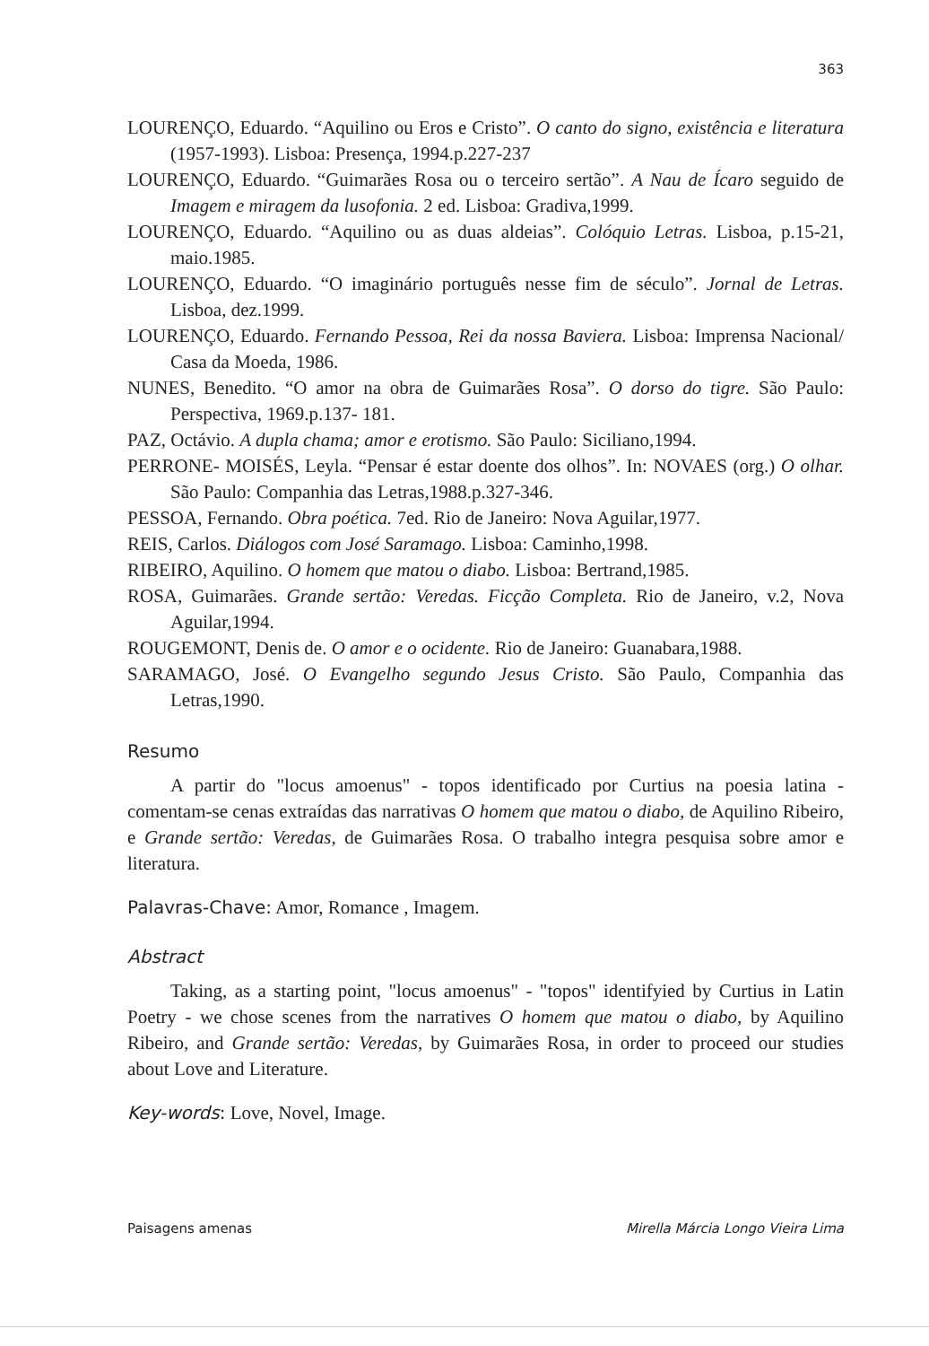363
LOURENÇO, Eduardo. “Aquilino ou Eros e Cristo”. O canto do signo, existência e literatura (1957-1993). Lisboa: Presença, 1994.p.227-237
LOURENÇO, Eduardo. “Guimarães Rosa ou o terceiro sertão”. A Nau de Ícaro seguido de Imagem e miragem da lusofonia. 2 ed. Lisboa: Gradiva,1999.
LOURENÇO, Eduardo. “Aquilino ou as duas aldeias”. Colóquio Letras. Lisboa, p.15-21, maio.1985.
LOURENÇO, Eduardo. “O imaginário português nesse fim de século”. Jornal de Letras. Lisboa, dez.1999.
LOURENÇO, Eduardo. Fernando Pessoa, Rei da nossa Baviera. Lisboa: Imprensa Nacional/ Casa da Moeda, 1986.
NUNES, Benedito. “O amor na obra de Guimarães Rosa”. O dorso do tigre. São Paulo: Perspectiva, 1969.p.137- 181.
PAZ, Octávio. A dupla chama; amor e erotismo. São Paulo: Siciliano,1994.
PERRONE- MOISÉS, Leyla. “Pensar é estar doente dos olhos”. In: NOVAES (org.) O olhar. São Paulo: Companhia das Letras,1988.p.327-346.
PESSOA, Fernando. Obra poética. 7ed. Rio de Janeiro: Nova Aguilar,1977.
REIS, Carlos. Diálogos com José Saramago. Lisboa: Caminho,1998.
RIBEIRO, Aquilino. O homem que matou o diabo. Lisboa: Bertrand,1985.
ROSA, Guimarães. Grande sertão: Veredas. Ficção Completa. Rio de Janeiro, v.2, Nova Aguilar,1994.
ROUGEMONT, Denis de. O amor e o ocidente. Rio de Janeiro: Guanabara,1988.
SARAMAGO, José. O Evangelho segundo Jesus Cristo. São Paulo, Companhia das Letras,1990.
Resumo
A partir do "locus amoenus" - topos identificado por Curtius na poesia latina - comentam-se cenas extraídas das narrativas O homem que matou o diabo, de Aquilino Ribeiro, e Grande sertão: Veredas, de Guimarães Rosa. O trabalho integra pesquisa sobre amor e literatura.
Palavras-Chave: Amor, Romance , Imagem.
Abstract
Taking, as a starting point, "locus amoenus" - "topos" identifyied by Curtius in Latin Poetry - we chose scenes from the narratives O homem que matou o diabo, by Aquilino Ribeiro, and Grande sertão: Veredas, by Guimarães Rosa, in order to proceed our studies about Love and Literature.
Key-words: Love, Novel, Image.
Paisagens amenas Mirella Márcia Longo Vieira Lima